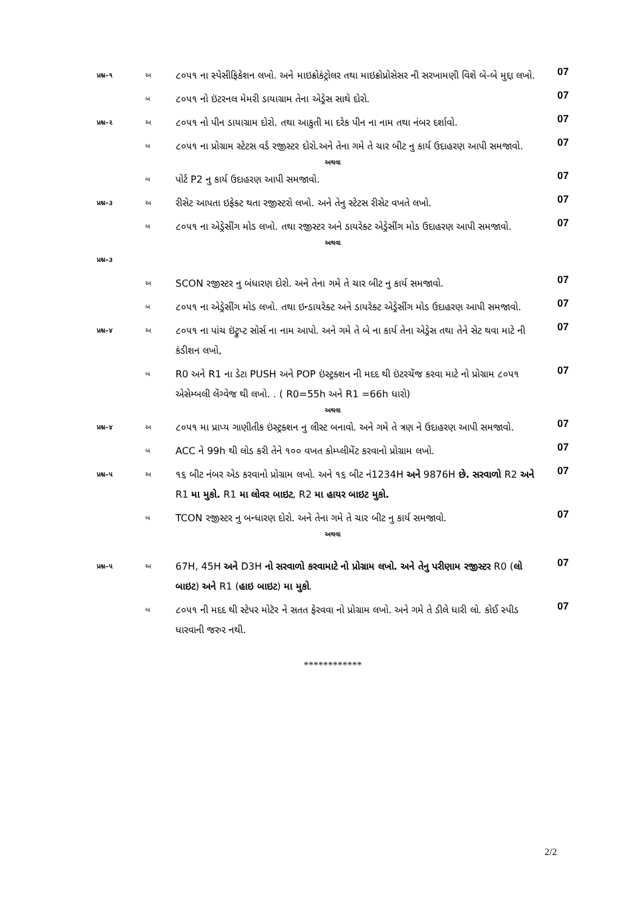| પ્રશ્ન–૧ | અ | ૮૦૫૧ ના સ્પેસીફિકેશન લખો. અને માઇક્રોકંટ્રોલર તથા માઇક્રોપ્રોસેસર ની સરખામણી વિશે બે-બે મુદ્દા લખો. | 07 |
| | બ | ૮૦૫૧ નો ઇંટરનલ મેમરી ડાયાગ્રામ તેના એડ્રેસ સાથે દોરો. | 07 |
| પ્રશ્ન–૨ | અ | ૮૦૫૧ નો પીન ડાયાગ્રામ દોરો. તથા આકુતી મા દરેક પીન ના નામ તથા નંબર દર્શાવો. | 07 |
| | બ | ૮૦૫૧ ના પ્રોગ્રામ સ્ટેટસ વર્ડ રજીસ્ટર દોરો.અને તેના ગમે તે ચાર બીટ નુ કાર્ય ઉદાહરણ આપી સમજાવો. | 07 |
| અથવા | | | |
| | બ | પોર્ટ P2 નુ કાર્ય ઉદાહરણ આપી સમજાવો. | 07 |
| પ્રશ્ન–૩ | અ | રીસેટ આપતા ઇફેક્ટ થતા રજીસ્ટરો લખો. અને તેનુ સ્ટેટસ રીસેટ વખતે લખો. | 07 |
| | બ | ૮૦૫૧ ના એડ્રેસીંગ મોડ લખો. તથા રજીસ્ટર અને ડાયરેક્ટ એડ્રેસીંગ મોડ ઉદાહરણ આપી સમજાવો. | 07 |
| અથવા | | | |
| પ્રશ્ન–૩ | | | |
| | અ | SCON રજીસ્ટર નુ બંધારણ દોરો. અને તેના ગમે તે ચાર બીટ નુ કાર્ય સમજાવો. | 07 |
| | બ | ૮૦૫૧ ના એડ્રેસીંગ મોડ લખો. તથા ઇન્ડાયરેક્ટ અને ડાયરેક્ટ એડ્રેસીંગ મોડ ઉદાહરણ આપી સમજાવો. | 07 |
| પ્રશ્ન–૪ | અ | ૮૦૫૧ ના પાંચ ઇંટ્રુપ્ટ સોર્સ ના નામ આપો. અને ગમે તે બે ના કાર્ય તેના એડ્રેસ તથા તેને સેટ થવા માટે ની કંડીશન લખો, | 07 |
| | બ | R0 અને R1 ના ડેટા PUSH અને POP ઇંસ્ટ્રક્શન ની મદદ થી ઇંટરચેંજ કરવા માટે નો પ્રોગ્રામ ૮૦૫૧ એસેમ્બલી લેંગ્વેજ થી લખો. . ( R0=55h અને R1 =66h ધારો) | 07 |
| અથવા | | | |
| પ્રશ્ન–૪ | અ | ૮૦૫૧ મા પ્રાપ્ય ગાણીતીક ઇંસ્ટ્રક્શન નુ લીસ્ટ બનાવો. અને ગમે તે ત્રણ ને ઉદાહરણ આપી સમજાવો. | 07 |
| | બ | ACC ને 99h થી લોડ કરી તેને ૧૦૦ વખત કોમ્પ્લીમેંટ કરવાનો પ્રોગ્રામ લખો. | 07 |
| પ્રશ્ન–૫ | અ | ૧૬ બીટ નંબર એડ કરવાનો પ્રોગ્રામ લખો. અને ૧૬ બીટ નં1234H અને 9876H છે. સરવાળો R2 અને R1 મા મુકો. R1 મા લોવર બાઇટ , R2 મા હાયર બાઇટ મુકો. | 07 |
| | બ | TCON રજીસ્ટર નુ બન્ધારણ દોરો. અને તેના ગમે તે ચાર બીટ નુ કાર્ય સમજાવો. | 07 |
| અથવા | | | |
| પ્રશ્ન–૫ | અ | 67H, 45H અને D3H નો સરવાળો કરવામાટે નો પ્રોગ્રામ લખો. અને તેનુ પરીણામ રજીસ્ટર R0 ( લો બાઇટ ) અને R1 ( હાઇ બાઇટ ) મા મુકો . | 07 |
| | બ | ૮૦૫૧ ની મદદ થી સ્ટેપર મોટૅર ને સતત ફેરવવા નો પ્રોગ્રામ લખો. અને ગમે તે ડીલે ધારી લો. કોઈ સ્પીડ ધારવાની જરુર નથી. | 07 |
************
2/2